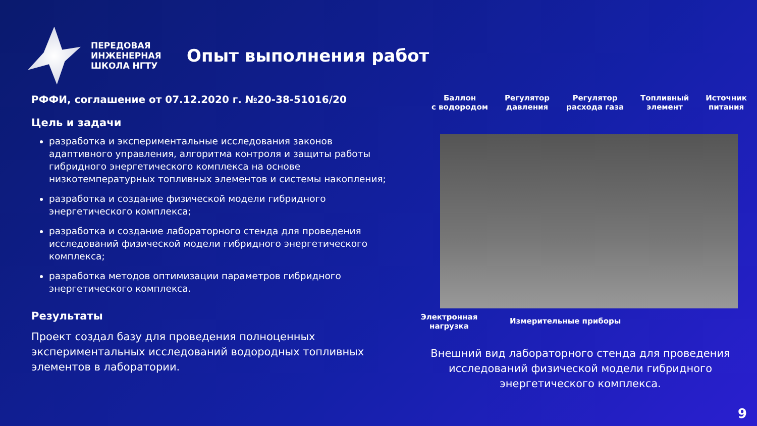ПЕРЕДОВАЯ ИНЖЕНЕРНАЯ ШКОЛА НГТУ
Опыт выполнения работ
РФФИ, соглашение от 07.12.2020 г. №20-38-51016/20
Цель и задачи
разработка и экспериментальные исследования законов адаптивного управления, алгоритма контроля и защиты работы гибридного энергетического комплекса на основе низкотемпературных топливных элементов и системы накопления;
разработка и создание физической модели гибридного энергетического комплекса;
разработка и создание лабораторного стенда для проведения исследований физической модели гибридного энергетического комплекса;
разработка методов оптимизации параметров гибридного энергетического комплекса.
Результаты
Проект создал базу для проведения полноценных экспериментальных исследований водородных топливных элементов в лаборатории.
Баллон
с водородом Регулятор
давления Регулятор
расхода газа Топливный
элемент Источник
питания
Электронная
нагрузка Измерительные приборы
Внешний вид лабораторного стенда для проведения исследований физической модели гибридного энергетического комплекса.
9